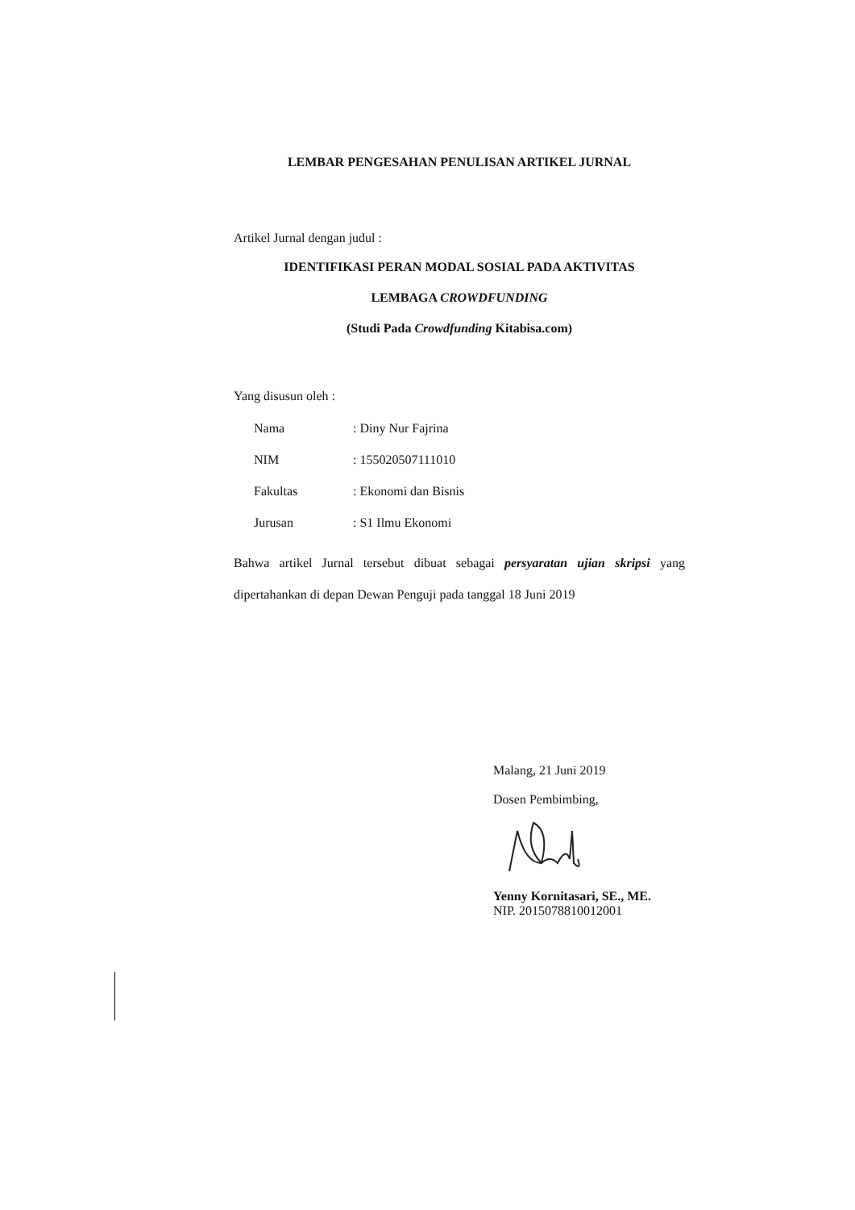LEMBAR PENGESAHAN PENULISAN ARTIKEL JURNAL
Artikel Jurnal dengan judul :
IDENTIFIKASI PERAN MODAL SOSIAL PADA AKTIVITAS
LEMBAGA CROWDFUNDING
(Studi Pada Crowdfunding Kitabisa.com)
Yang disusun oleh :
| Nama | : Diny Nur Fajrina |
| NIM | : 155020507111010 |
| Fakultas | : Ekonomi dan Bisnis |
| Jurusan | : S1 Ilmu Ekonomi |
Bahwa artikel Jurnal tersebut dibuat sebagai persyaratan ujian skripsi yang dipertahankan di depan Dewan Penguji pada tanggal 18 Juni 2019
Malang, 21 Juni 2019
Dosen Pembimbing,
Yenny Kornitasari, SE., ME.
NIP. 2015078810012001